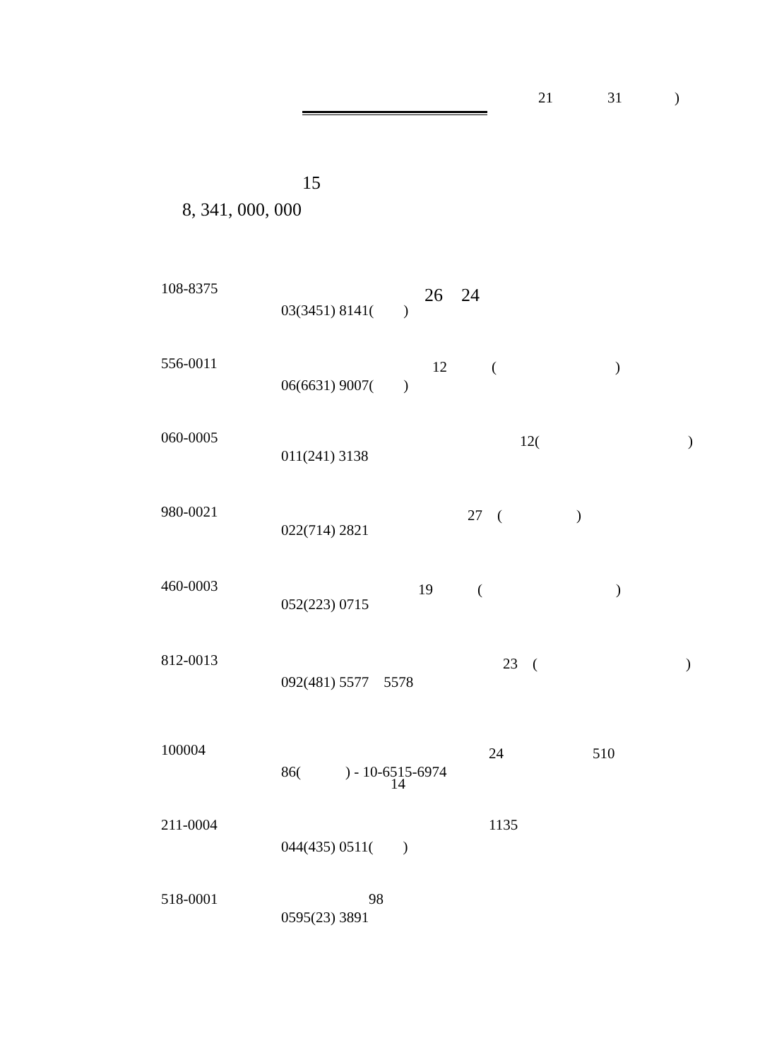21 31)
15
8, 341, 000, 000
108-8375 26　24
03(3451) 8141(　　)
556-0011 12　　　(　　　　　　　　)
06(6631) 9007(　　)
060-0005 12(　　　　　　　　　　)
011(241) 3138
980-0021 27　(　　　　　)
022(714) 2821
460-0003 19　　　(　　　　　　　　　)
052(223) 0715
812-0013 23　(　　　　　　　　　　)
092(481) 5577　5578
100004 24　　　　　　510
86(　　　) - 10-6515-6974
211-0004 1135
044(435) 0511(　　)
518-0001 98
0595(23) 3891
14